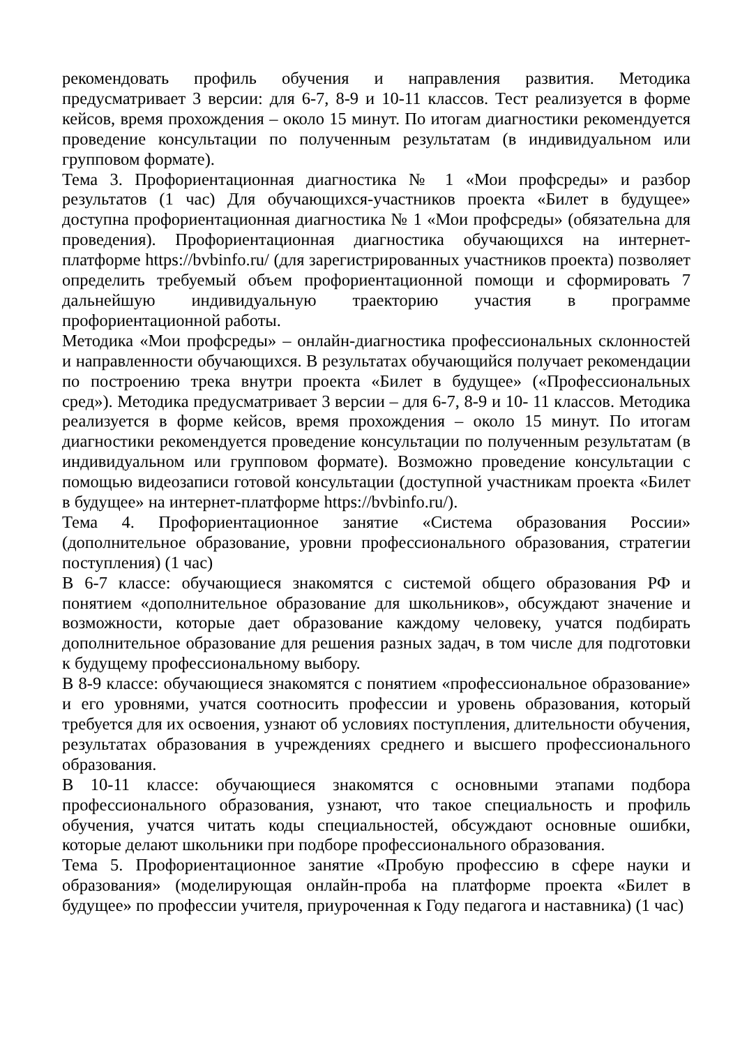рекомендовать профиль обучения и направления развития. Методика предусматривает 3 версии: для 6-7, 8-9 и 10-11 классов. Тест реализуется в форме кейсов, время прохождения – около 15 минут. По итогам диагностики рекомендуется проведение консультации по полученным результатам (в индивидуальном или групповом формате).
Тема 3. Профориентационная диагностика № 1 «Мои профсреды» и разбор результатов (1 час) Для обучающихся-участников проекта «Билет в будущее» доступна профориентационная диагностика № 1 «Мои профсреды» (обязательна для проведения). Профориентационная диагностика обучающихся на интернет-платформе https://bvbinfo.ru/ (для зарегистрированных участников проекта) позволяет определить требуемый объем профориентационной помощи и сформировать 7 дальнейшую индивидуальную траекторию участия в программе профориентационной работы.
Методика «Мои профсреды» – онлайн-диагностика профессиональных склонностей и направленности обучающихся. В результатах обучающийся получает рекомендации по построению трека внутри проекта «Билет в будущее» («Профессиональных сред»). Методика предусматривает 3 версии – для 6-7, 8-9 и 10- 11 классов. Методика реализуется в форме кейсов, время прохождения – около 15 минут. По итогам диагностики рекомендуется проведение консультации по полученным результатам (в индивидуальном или групповом формате). Возможно проведение консультации с помощью видеозаписи готовой консультации (доступной участникам проекта «Билет в будущее» на интернет-платформе https://bvbinfo.ru/).
Тема 4. Профориентационное занятие «Система образования России» (дополнительное образование, уровни профессионального образования, стратегии поступления) (1 час)
В 6-7 классе: обучающиеся знакомятся с системой общего образования РФ и понятием «дополнительное образование для школьников», обсуждают значение и возможности, которые дает образование каждому человеку, учатся подбирать дополнительное образование для решения разных задач, в том числе для подготовки к будущему профессиональному выбору.
В 8-9 классе: обучающиеся знакомятся с понятием «профессиональное образование» и его уровнями, учатся соотносить профессии и уровень образования, который требуется для их освоения, узнают об условиях поступления, длительности обучения, результатах образования в учреждениях среднего и высшего профессионального образования.
В 10-11 классе: обучающиеся знакомятся с основными этапами подбора профессионального образования, узнают, что такое специальность и профиль обучения, учатся читать коды специальностей, обсуждают основные ошибки, которые делают школьники при подборе профессионального образования.
Тема 5. Профориентационное занятие «Пробую профессию в сфере науки и образования» (моделирующая онлайн-проба на платформе проекта «Билет в будущее» по профессии учителя, приуроченная к Году педагога и наставника) (1 час)